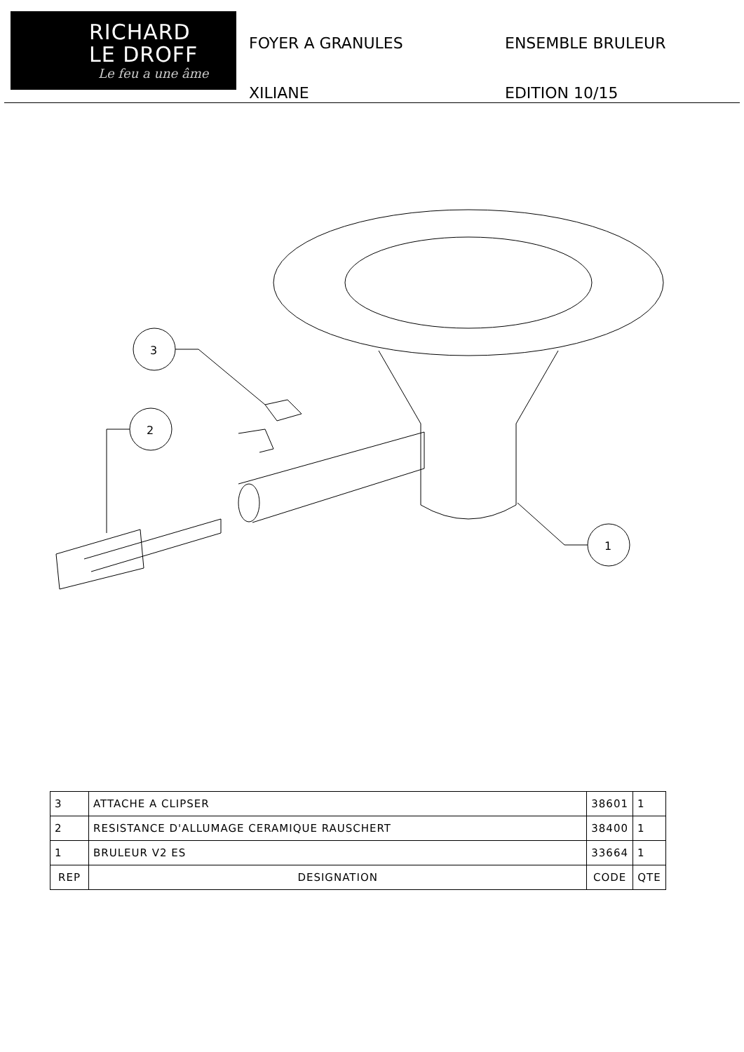RICHARD
LE DROFF
Le feu a une âme
FOYER A GRANULES
XILIANE
ENSEMBLE BRULEUR
EDITION 10/15
3
2
1
| 3 | ATTACHE A CLIPSER | 38601 | 1 |
| 2 | RESISTANCE D'ALLUMAGE CERAMIQUE RAUSCHERT | 38400 | 1 |
| 1 | BRULEUR V2 ES | 33664 | 1 |
| REP | DESIGNATION | CODE | QTE |